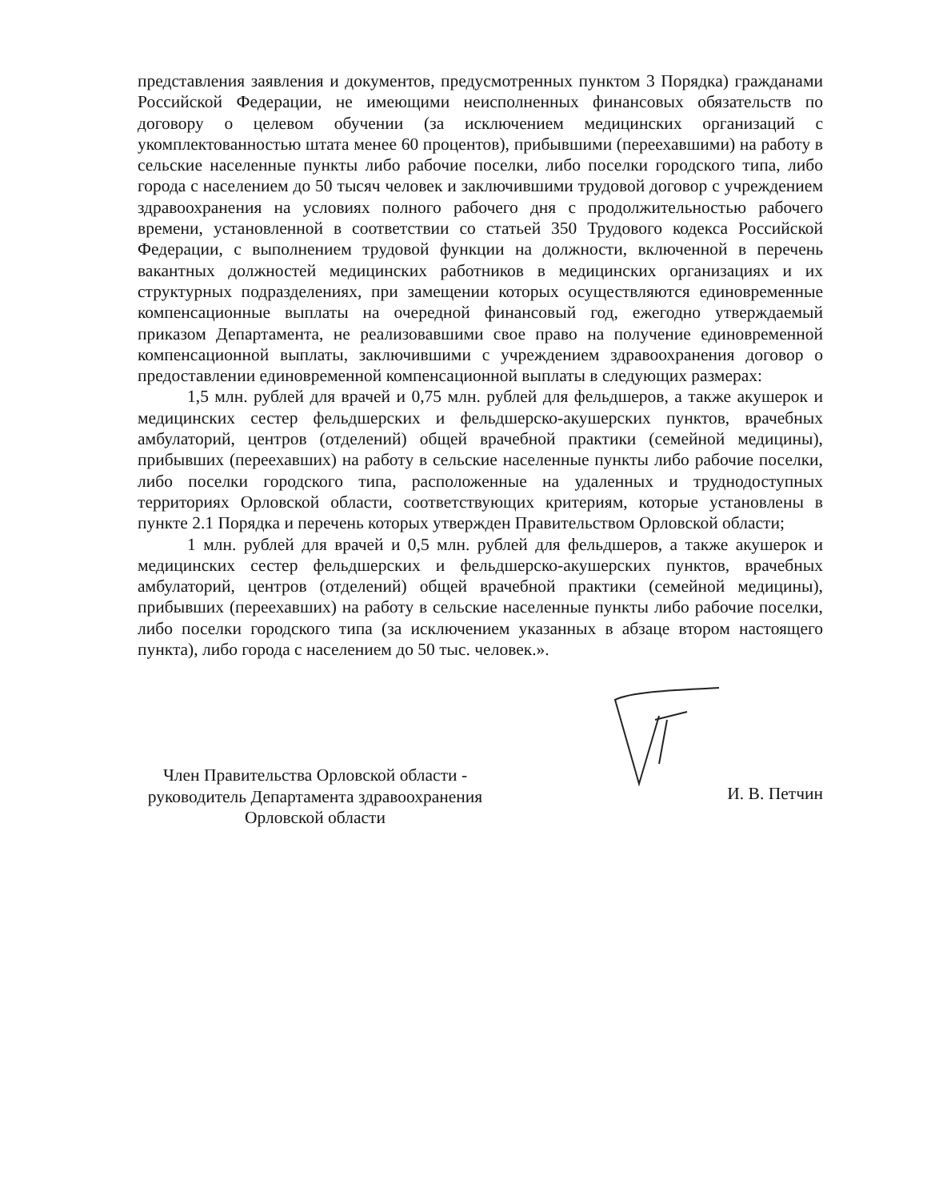представления заявления и документов, предусмотренных пунктом 3 Порядка) гражданами Российской Федерации, не имеющими неисполненных финансовых обязательств по договору о целевом обучении (за исключением медицинских организаций с укомплектованностью штата менее 60 процентов), прибывшими (переехавшими) на работу в сельские населенные пункты либо рабочие поселки, либо поселки городского типа, либо города с населением до 50 тысяч человек и заключившими трудовой договор с учреждением здравоохранения на условиях полного рабочего дня с продолжительностью рабочего времени, установленной в соответствии со статьей 350 Трудового кодекса Российской Федерации, с выполнением трудовой функции на должности, включенной в перечень вакантных должностей медицинских работников в медицинских организациях и их структурных подразделениях, при замещении которых осуществляются единовременные компенсационные выплаты на очередной финансовый год, ежегодно утверждаемый приказом Департамента, не реализовавшими свое право на получение единовременной компенсационной выплаты, заключившими с учреждением здравоохранения договор о предоставлении единовременной компенсационной выплаты в следующих размерах:
1,5 млн. рублей для врачей и 0,75 млн. рублей для фельдшеров, а также акушерок и медицинских сестер фельдшерских и фельдшерско-акушерских пунктов, врачебных амбулаторий, центров (отделений) общей врачебной практики (семейной медицины), прибывших (переехавших) на работу в сельские населенные пункты либо рабочие поселки, либо поселки городского типа, расположенные на удаленных и труднодоступных территориях Орловской области, соответствующих критериям, которые установлены в пункте 2.1 Порядка и перечень которых утвержден Правительством Орловской области;
1 млн. рублей для врачей и 0,5 млн. рублей для фельдшеров, а также акушерок и медицинских сестер фельдшерских и фельдшерско-акушерских пунктов, врачебных амбулаторий, центров (отделений) общей врачебной практики (семейной медицины), прибывших (переехавших) на работу в сельские населенные пункты либо рабочие поселки, либо поселки городского типа (за исключением указанных в абзаце втором настоящего пункта), либо города с населением до 50 тыс. человек.».
Член Правительства Орловской области -
руководитель Департамента здравоохранения
Орловской области
И. В. Петчин